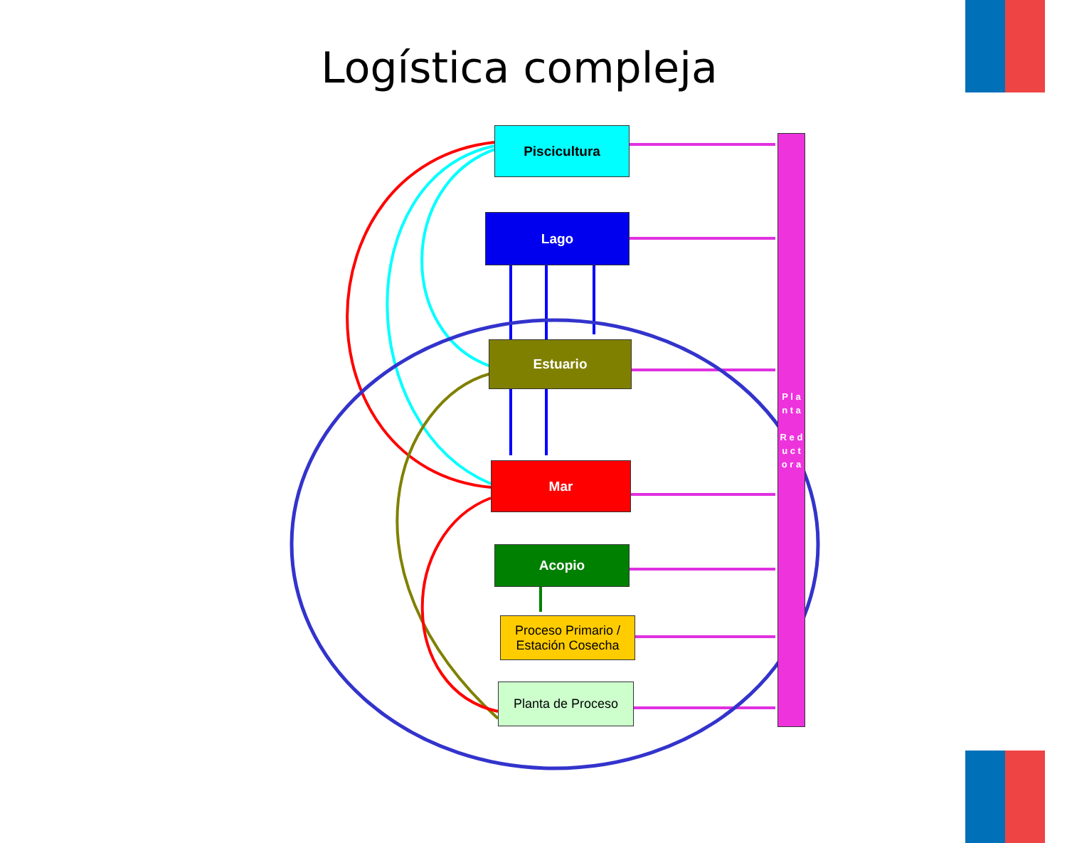Logística compleja
Piscicultura
Lago
Estuario
Mar
Acopio
Proceso Primario /
Estación Cosecha
Planta de Proceso
P l a n t a
R e d u c t o r a